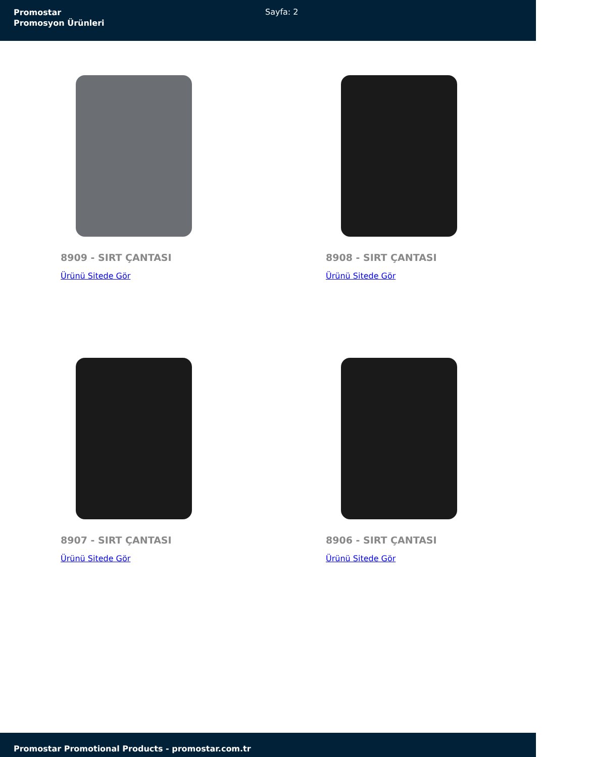Promostar
Promosyon Ürünleri
Sayfa: 2
8909 - SIRT ÇANTASI
Ürünü Sitede Gör
8908 - SIRT ÇANTASI
Ürünü Sitede Gör
8907 - SIRT ÇANTASI
Ürünü Sitede Gör
8906 - SIRT ÇANTASI
Ürünü Sitede Gör
Promostar Promotional Products - promostar.com.tr